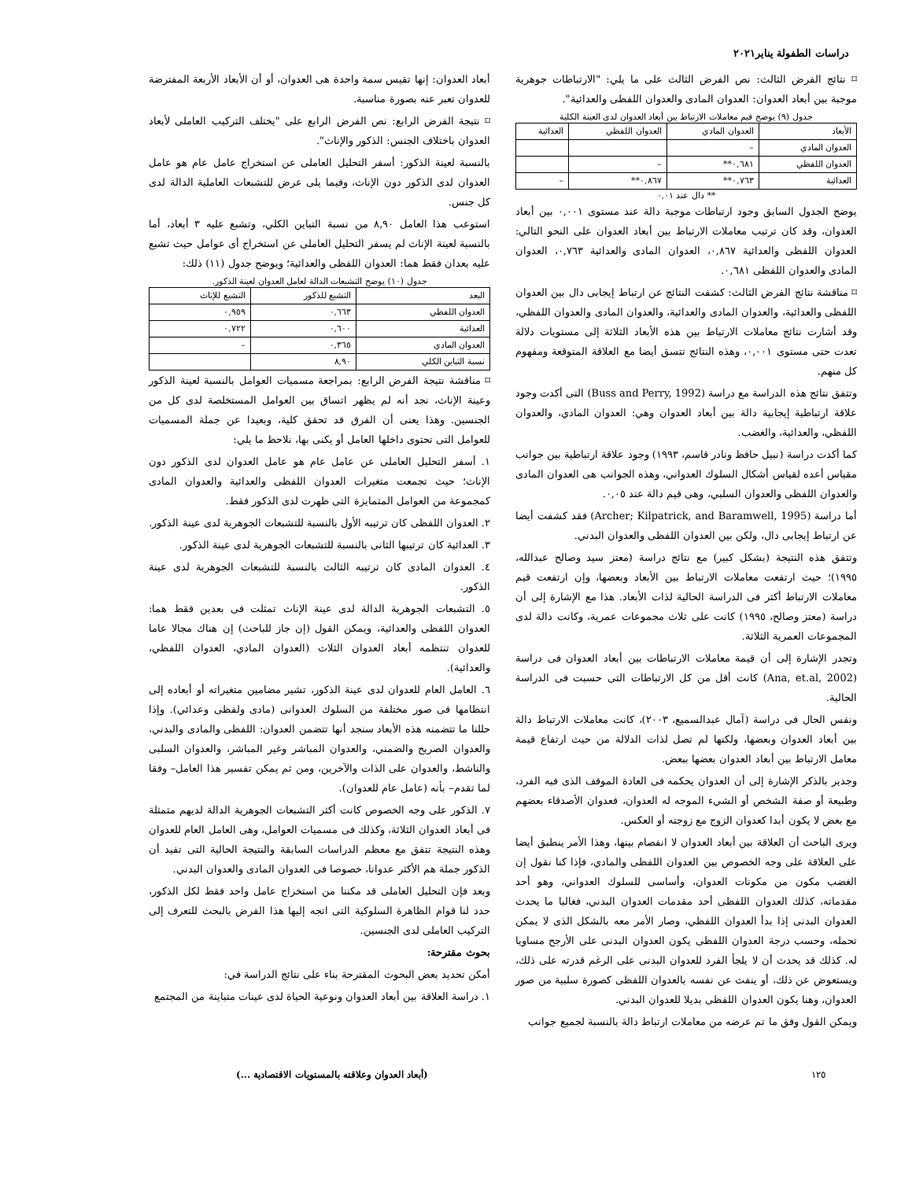دراسات الطفولة يناير٢٠٢١
⌑ نتائج الفرض الثالث: نص الفرض الثالث على ما يلي: "الارتباطات جوهرية موجبة بين أبعاد العدوان: العدوان المادى والعدوان اللفظى والعدائية".
جدول (٩) يوضح قيم معاملات الارتباط بين أبعاد العدوان لدى العينة الكلية
| الأبعاد | العدوان المادي | العدوان اللفظي | العدائية |
| --- | --- | --- | --- |
| العدوان المادي | – | | |
| العدوان اللفظي | ٠,٦٨١** | – | |
| العدائية | ٠,٧٦٣** | ٠,٨٦٧** | – |
** دال عند ٠,٠١
يوضح الجدول السابق وجود ارتباطات موجبة دالة عند مستوى ٠,٠٠١ بين أبعاد العدوان، وقد كان ترتيب معاملات الارتباط بين أبعاد العدوان على النحو التالي: العدوان اللفظى والعدائية ٠,٨٦٧، العدوان المادى والعدائية ٠,٧٦٣، العدوان المادى والعدوان اللفظى ٠,٦٨١.
⌑ مناقشة نتائج الفرض الثالث: كشفت النتائج عن ارتباط إيجابى دال بين العدوان اللفظى والعدائية، والعدوان المادى والعدائية، والعدوان المادى والعدوان اللفظي، وقد أشارت نتائج معاملات الارتباط بين هذه الأبعاد الثلاثة إلى مستويات دلالة تعدت حتى مستوى ٠,٠٠١، وهذه النتائج تتسق أيضا مع العلاقة المتوقعة ومفهوم كل منهم.
وتتفق نتائج هذه الدراسة مع دراسة (Buss and Perry, 1992) التى أكدت وجود علاقة ارتباطية إيجابية دالة بين أبعاد العدوان وهي: العدوان المادي، والعدوان اللفظي، والعدائية، والغضب.
كما أكدت دراسة (نبيل حافظ ونادر قاسم، ١٩٩٣) وجود علاقة ارتباطية بين جوانب مقياس أعده لقياس أشكال السلوك العدواني، وهذه الجوانب هى العدوان المادى والعدوان اللفظى والعدوان السلبي، وهى قيم دالة عند ٠,٠٥.
أما دراسة (Archer; Kilpatrick, and Baramwell, 1995) فقد كشفت أيضا عن ارتباط إيجابى دال، ولكن بين العدوان اللفظى والعدوان البدني.
وتتفق هذه النتيجة (بشكل كبير) مع نتائج دراسة (معتز سيد وصالح عبدالله، ١٩٩٥)؛ حيث ارتفعت معاملات الارتباط بين الأبعاد وبعضها، وإن ارتفعت قيم معاملات الارتباط أكثر فى الدراسة الحالية لذات الأبعاد. هذا مع الإشارة إلى أن دراسة (معتز وصالح، ١٩٩٥) كانت على ثلاث مجموعات عمرية، وكانت دالة لدى المجموعات العمرية الثلاثة.
وتجدر الإشارة إلى أن قيمة معاملات الارتباطات بين أبعاد العدوان فى دراسة (Ana, et.al, 2002) كانت أقل من كل الارتباطات التى حسبت فى الدراسة الحالية.
ونفس الحال فى دراسة (آمال عبدالسميع، ٢٠٠٣)، كانت معاملات الارتباط دالة بين أبعاد العدوان وبعضها، ولكنها لم تصل لذات الدلالة من حيث ارتفاع قيمة معامل الارتباط بين أبعاد العدوان بعضها ببعض.
وجدير بالذكر الإشارة إلى أن العدوان يحكمه فى العادة الموقف الذى فيه الفرد، وطبيعة أو صفة الشخص أو الشيء الموجه له العدوان، فعدوان الأصدقاء بعضهم مع بعض لا يكون أبدا كعدوان الزوج مع زوجته أو العكس.
ويرى الباحث أن العلاقة بين أبعاد العدوان لا انفصام بينها، وهذا الأمر ينطبق أيضا على العلاقة على وجه الخصوص بين العدوان اللفظى والمادي، فإذا كنا نقول إن الغضب مكون من مكونات العدوان، وأساسى للسلوك العدواني، وهو أحد مقدماته، كذلك العدوان اللفظى أحد مقدمات العدوان البدني، فغالبا ما يحدث العدوان البدنى إذا بدأ العدوان اللفظي، وصار الأمر معه بالشكل الذى لا يمكن تحمله، وحسب درجة العدوان اللفظى يكون العدوان البدنى على الأرجح مساويا له. كذلك قد يحدث أن لا يلجأ الفرد للعدوان البدنى على الرغم قدرته على ذلك، ويستعوض عن ذلك، أو ينفث عن نفسه بالعدوان اللفظى كصورة سلبية من صور العدوان، وهنا يكون العدوان اللفظى بديلا للعدوان البدني.
ويمكن القول وفق ما تم عرضه من معاملات ارتباط دالة بالنسبة لجميع جوانب
أبعاد العدوان: إنها تقيس سمة واحدة هى العدوان، أو أن الأبعاد الأربعة المفترضة للعدوان تعبر عنه بصورة مناسبة.
⌑ نتيجة الفرض الرابع: نص الفرض الرابع على "يختلف التركيب العاملى لأبعاد العدوان باختلاف الجنس: الذكور والإناث".
بالنسبة لعينة الذكور: أسفر التحليل العاملى عن استخراج عامل عام هو عامل العدوان لدى الذكور دون الإناث، وفيما يلى عرض للتشبعات العاملية الدالة لدى كل جنس.
استوعب هذا العامل ٨,٩٠ من نسبة التباين الكلي، وتشبع عليه ٣ أبعاد، أما بالنسبة لعينة الإناث لم يسفر التحليل العاملى عن استخراج أى عوامل حيث تشبع عليه بعدان فقط هما: العدوان اللفظى والعدائية؛ ويوضح جدول (١١) ذلك:
جدول (١٠) يوضح التشبعات الدالة لعامل العدوان لعينة الذكور.
| البعد | التشبع للذكور | التشبع للإناث |
| --- | --- | --- |
| العدوان اللفظي | ٠,٦٦٣ | ٠,٩٥٩ |
| العدائية | ٠,٦٠٠ | ٠,٧٢٢ |
| العدوان المادي | ٠,٣٦٥ | – |
| نسبة التباين الكلي | ٨,٩٠ | |
⌑ مناقشة نتيجة الفرض الرابع: بمراجعة مسميات العوامل بالنسبة لعينة الذكور وعينة الإناث، نجد أنه لم يظهر اتساق بين العوامل المستخلصة لدى كل من الجنسين. وهذا يعنى أن الفرق قد تحقق كلية، وبعيدا عن جملة المسميات للعوامل التى تحتوى داخلها العامل أو يكنى بها، نلاحظ ما يلي:
١. أسفر التحليل العاملى عن عامل عام هو عامل العدوان لدى الذكور دون الإناث؛ حيث تجمعت متغيرات العدوان اللفظى والعدائية والعدوان المادى كمجموعة من العوامل المتمايزة التى ظهرت لدى الذكور فقط.
٢. العدوان اللفظى كان ترتيبه الأول بالنسبة للتشبعات الجوهرية لدى عينة الذكور.
٣. العدائية كان ترتيبها الثانى بالنسبة للتشبعات الجوهرية لدى عينة الذكور.
٤. العدوان المادى كان ترتيبه الثالث بالنسبة للتشبعات الجوهرية لدى عينة الذكور.
٥. التشبعات الجوهرية الدالة لدى عينة الإناث تمثلت فى بعدين فقط هما: العدوان اللفظى والعدائية، ويمكن القول (إن جاز للباحث) إن هناك مجالا عاما للعدوان تنتظمه أبعاد العدوان الثلاث (العدوان المادي، العدوان اللفظي، والعدائية).
٦. العامل العام للعدوان لدى عينة الذكور، تشير مضامين متغيراته أو أبعاده إلى انتظامها فى صور مختلفة من السلوك العدوانى (مادى ولفظى وعدائي). وإذا حللنا ما تتضمنه هذه الأبعاد سنجد أنها تتضمن العدوان: اللفظى والمادى والبدني، والعدوان الصريح والضمني، والعدوان المباشر وغير المباشر، والعدوان السلبى والناشط، والعدوان على الذات والآخرين، ومن ثم يمكن تفسير هذا العامل– وفقا لما تقدم– بأنه (عامل عام للعدوان).
٧. الذكور على وجه الخصوص كانت أكثر التشبعات الجوهرية الدالة لديهم متمثلة فى أبعاد العدوان الثلاثة، وكذلك فى مسميات العوامل، وهى العامل العام للعدوان وهذه النتيجة تتفق مع معظم الدراسات السابقة والنتيجة الحالية التى تفيد أن الذكور جملة هم الأكثر عدوانا، خصوصا فى العدوان المادى والعدوان البدني.
وبعد فإن التحليل العاملى قد مكننا من استخراج عامل واحد فقط لكل الذكور، حدد لنا قوام الظاهرة السلوكية التى اتجه إليها هذا الفرض بالبحث للتعرف إلى التركيب العاملى لدى الجنسين.
بحوث مقترحة:
أمكن تحديد بعض البحوث المقترحة بناء على نتائج الدراسة في:
١. دراسة العلاقة بين أبعاد العدوان ونوعية الحياة لدى عينات متباينة من المجتمع
١٢٥ (أبعاد العدوان وعلاقته بالمستويات الاقتصادية ...)